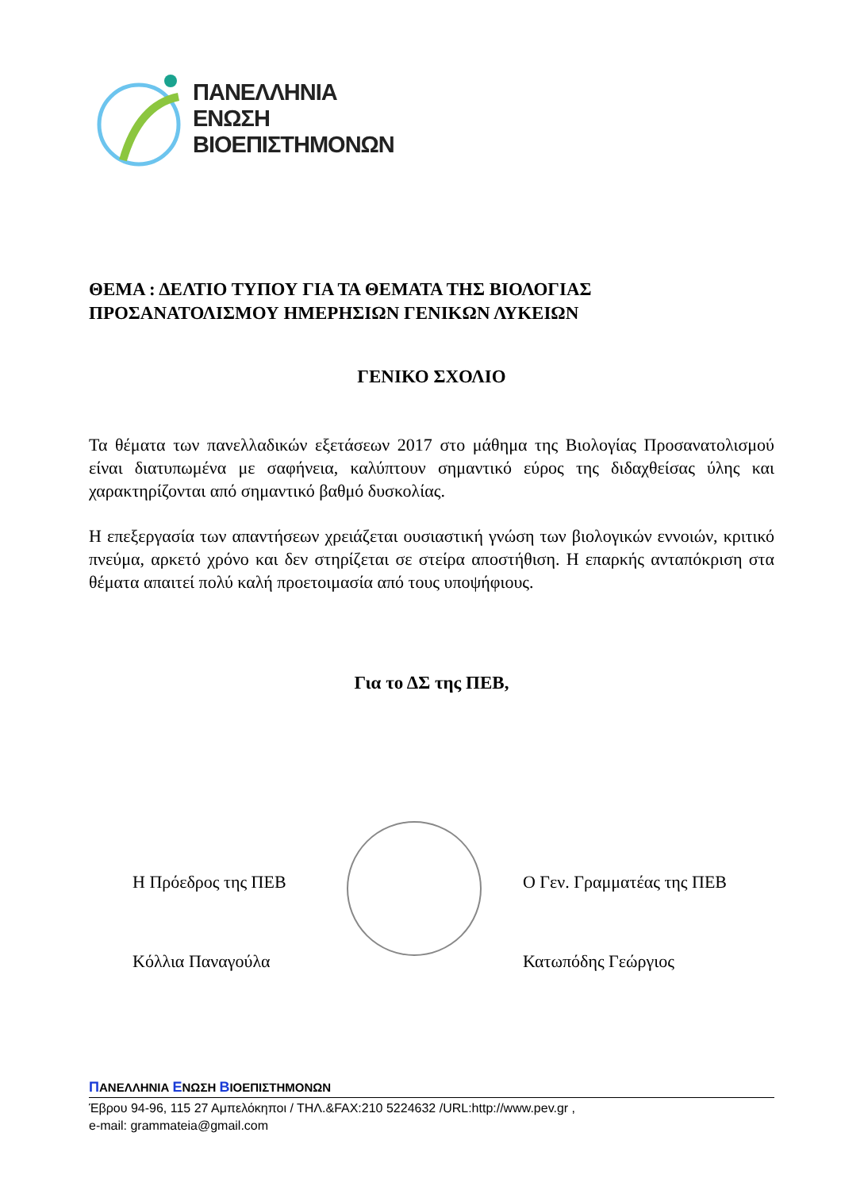ΠΑΝΕΛΛΗΝΙΑ
ΕΝΩΣΗ
ΒΙΟΕΠΙΣΤΗΜΟΝΩΝ
ΘΕΜΑ : ΔΕΛΤΙΟ ΤΥΠΟΥ ΓΙΑ ΤΑ ΘΕΜΑΤΑ ΤΗΣ ΒΙΟΛΟΓΙΑΣ ΠΡΟΣΑΝΑΤΟΛΙΣΜΟΥ ΗΜΕΡΗΣΙΩΝ ΓΕΝΙΚΩΝ ΛΥΚΕΙΩΝ
ΓΕΝΙΚΟ ΣΧΟΛΙΟ
Τα θέματα των πανελλαδικών εξετάσεων 2017 στο μάθημα της Βιολογίας Προσανατολισμού είναι διατυπωμένα με σαφήνεια, καλύπτουν σημαντικό εύρος της διδαχθείσας ύλης και χαρακτηρίζονται από σημαντικό βαθμό δυσκολίας.
Η επεξεργασία των απαντήσεων χρειάζεται ουσιαστική γνώση των βιολογικών εννοιών, κριτικό πνεύμα, αρκετό χρόνο και δεν στηρίζεται σε στείρα αποστήθιση. Η επαρκής ανταπόκριση στα θέματα απαιτεί πολύ καλή προετοιμασία από τους υποψήφιους.
Για το ΔΣ της ΠΕΒ,
Η Πρόεδρος της ΠΕΒ
Κόλλια Παναγούλα
Ο Γεν. Γραμματέας της ΠΕΒ
Κατωπόδης Γεώργιος
ΠΑΝΕΛΛΗΝΙΑ ΕΝΩΣΗ ΒΙΟΕΠΙΣΤΗΜΟΝΩΝ
Έβρου 94-96, 115 27 Αμπελόκηποι / ΤΗΛ.&FAX:210 5224632 /URL:http://www.pev.gr ,
e-mail: grammateia@gmail.com